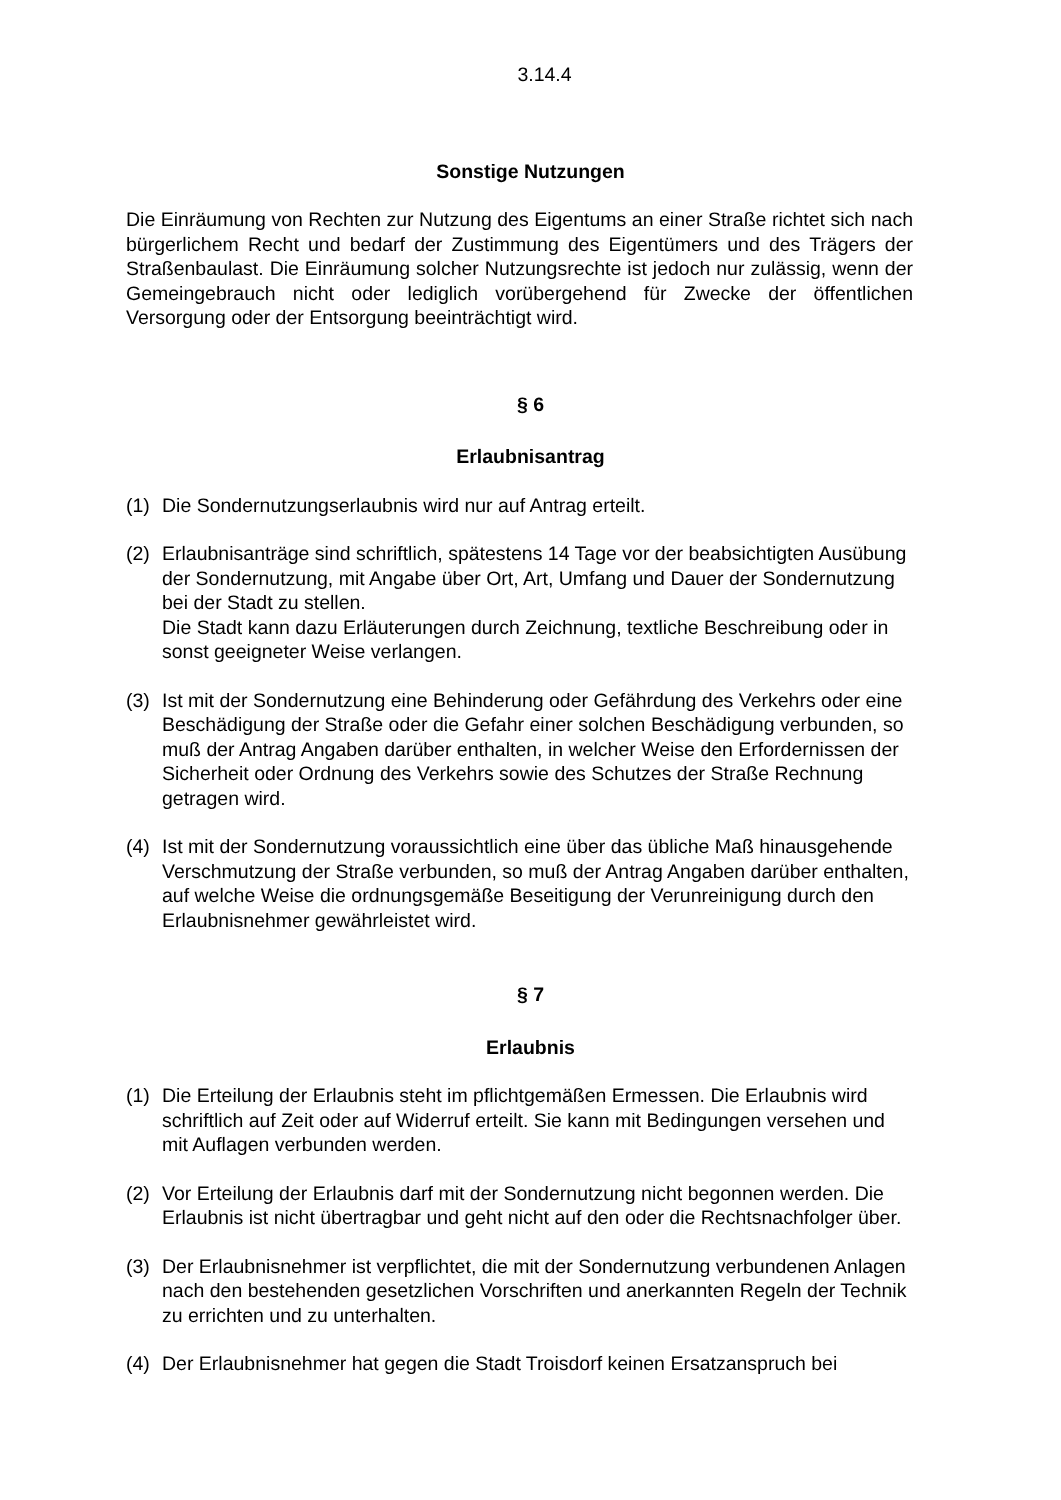3.14.4
Sonstige Nutzungen
Die Einräumung von Rechten zur Nutzung des Eigentums an einer Straße richtet sich nach bürgerlichem Recht und bedarf der Zustimmung des Eigentümers und des Trägers der Straßenbaulast. Die Einräumung solcher Nutzungsrechte ist jedoch nur zulässig, wenn der Gemeingebrauch nicht oder lediglich vorübergehend für Zwecke der öffentlichen Versorgung oder der Entsorgung beeinträchtigt wird.
§ 6
Erlaubnisantrag
(1) Die Sondernutzungserlaubnis wird nur auf Antrag erteilt.
(2) Erlaubnisanträge sind schriftlich, spätestens 14 Tage vor der beabsichtigten Ausübung der Sondernutzung, mit Angabe über Ort, Art, Umfang und Dauer der Sondernutzung bei der Stadt zu stellen.
Die Stadt kann dazu Erläuterungen durch Zeichnung, textliche Beschreibung oder in sonst geeigneter Weise verlangen.
(3) Ist mit der Sondernutzung eine Behinderung oder Gefährdung des Verkehrs oder eine Beschädigung der Straße oder die Gefahr einer solchen Beschädigung verbunden, so muß der Antrag Angaben darüber enthalten, in welcher Weise den Erfordernissen der Sicherheit oder Ordnung des Verkehrs sowie des Schutzes der Straße Rechnung getragen wird.
(4) Ist mit der Sondernutzung voraussichtlich eine über das übliche Maß hinausgehende Verschmutzung der Straße verbunden, so muß der Antrag Angaben darüber enthalten, auf welche Weise die ordnungsgemäße Beseitigung der Verunreinigung durch den Erlaubnisnehmer gewährleistet wird.
§ 7
Erlaubnis
(1) Die Erteilung der Erlaubnis steht im pflichtgemäßen Ermessen. Die Erlaubnis wird schriftlich auf Zeit oder auf Widerruf erteilt. Sie kann mit Bedingungen versehen und mit Auflagen verbunden werden.
(2) Vor Erteilung der Erlaubnis darf mit der Sondernutzung nicht begonnen werden. Die Erlaubnis ist nicht übertragbar und geht nicht auf den oder die Rechtsnachfolger über.
(3) Der Erlaubnisnehmer ist verpflichtet, die mit der Sondernutzung verbundenen Anlagen nach den bestehenden gesetzlichen Vorschriften und anerkannten Regeln der Technik zu errichten und zu unterhalten.
(4) Der Erlaubnisnehmer hat gegen die Stadt Troisdorf keinen Ersatzanspruch bei